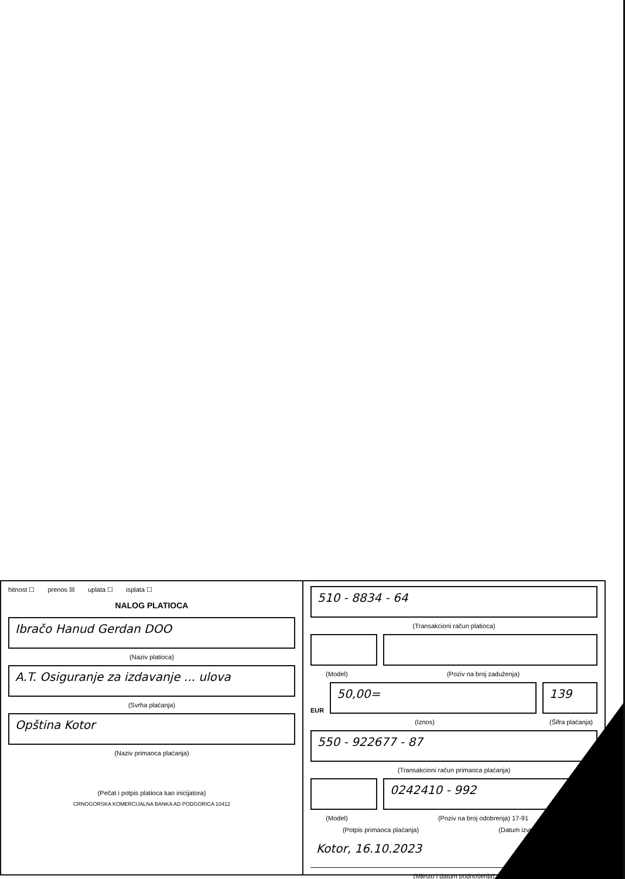hitnost ☐ prenos ☒ uplata ☐ isplata ☐
NALOG PLATIOCA
Ibračo Hanud Gerdan DOO
(Naziv platioca)
A.T. Osiguranje za izdavanje ... ulova
(Svrha plaćanja)
Opština Kotor
(Naziv primaoca plaćanja)
(Pečat i potpis platioca kao inicijatora)
CRNOGORSKA KOMERCIJALNA BANKA AD PODGORICA 10412
510 - 8834 - 64
(Transakcioni račun platioca)
(Model) (Poziv na broj zaduženja)
EUR
50,00=
139
(Iznos) (Šifra plaćanja)
550 - 922677 - 87
(Transakcioni račun primaoca plaćanja)
0242410 - 992
(Model) (Poziv na broj odobrenja) 17-91
(Potpis primaoca plaćanja) (Datum izvršavanja)
Kotor, 16.10.2023
(Mjesto i datum podnošenja)